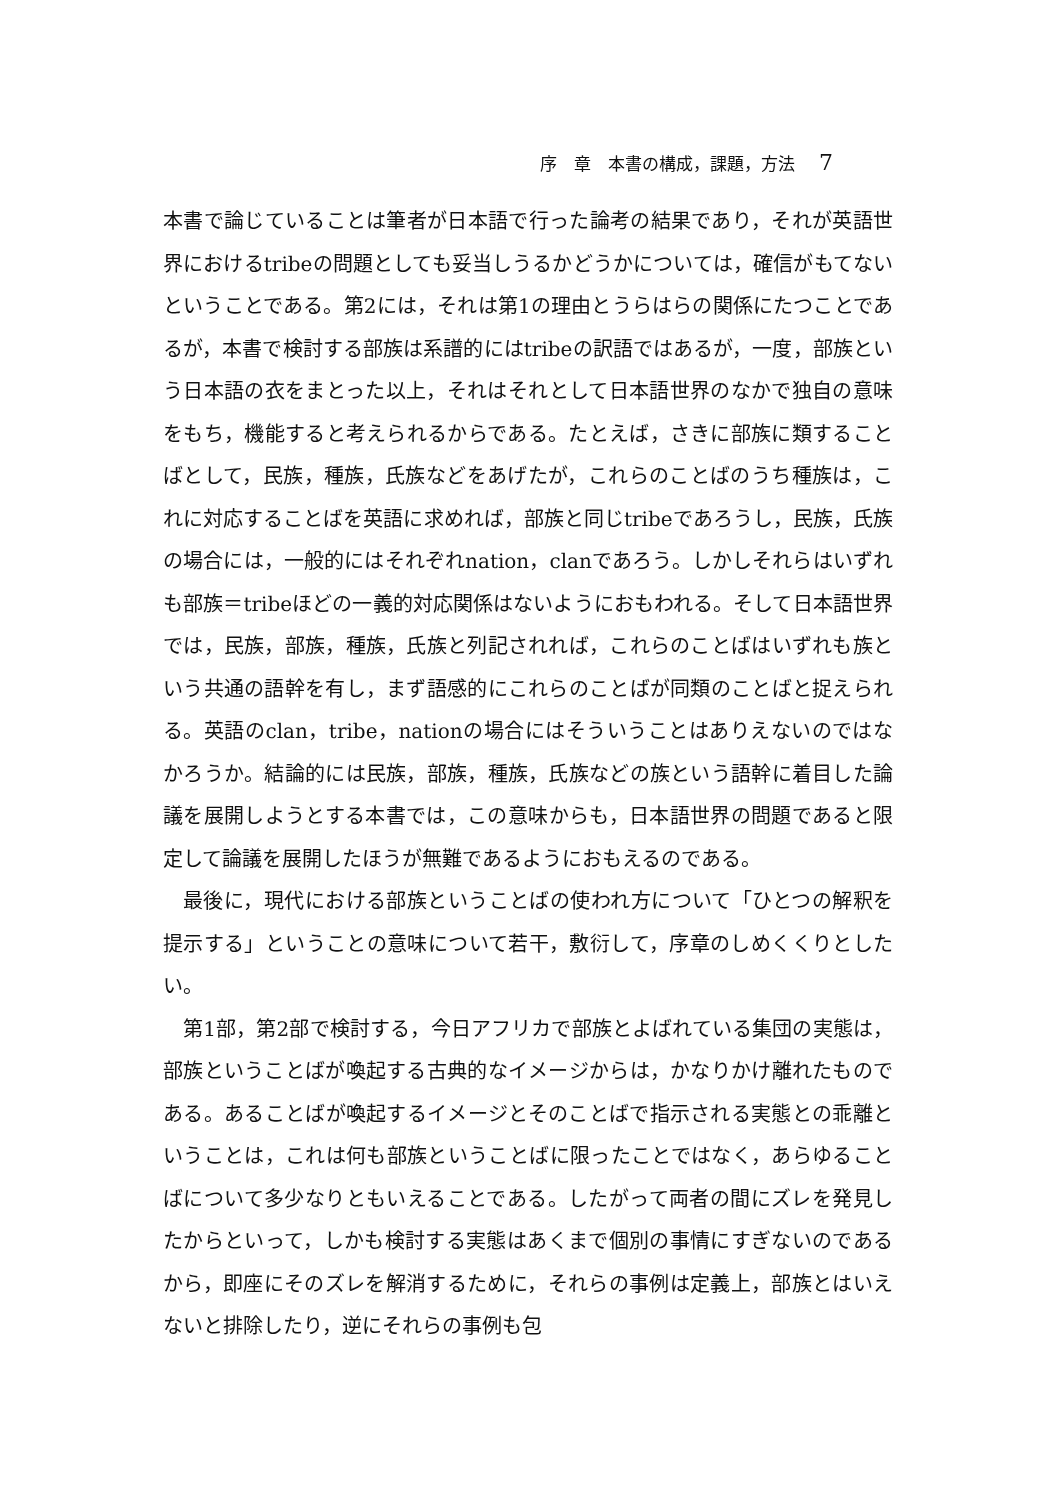序　章　本書の構成，課題，方法 7
本書で論じていることは筆者が日本語で行った論考の結果であり，それが英語世界におけるtribeの問題としても妥当しうるかどうかについては，確信がもてないということである。第2には，それは第1の理由とうらはらの関係にたつことであるが，本書で検討する部族は系譜的にはtribeの訳語ではあるが，一度，部族という日本語の衣をまとった以上，それはそれとして日本語世界のなかで独自の意味をもち，機能すると考えられるからである。たとえば，さきに部族に類することばとして，民族，種族，氏族などをあげたが，これらのことばのうち種族は，これに対応することばを英語に求めれば，部族と同じtribeであろうし，民族，氏族の場合には，一般的にはそれぞれnation，clanであろう。しかしそれらはいずれも部族＝tribeほどの一義的対応関係はないようにおもわれる。そして日本語世界では，民族，部族，種族，氏族と列記されれば，これらのことばはいずれも族という共通の語幹を有し，まず語感的にこれらのことばが同類のことばと捉えられる。英語のclan，tribe，nationの場合にはそういうことはありえないのではなかろうか。結論的には民族，部族，種族，氏族などの族という語幹に着目した論議を展開しようとする本書では，この意味からも，日本語世界の問題であると限定して論議を展開したほうが無難であるようにおもえるのである。
最後に，現代における部族ということばの使われ方について「ひとつの解釈を提示する」ということの意味について若干，敷衍して，序章のしめくくりとしたい。
第1部，第2部で検討する，今日アフリカで部族とよばれている集団の実態は，部族ということばが喚起する古典的なイメージからは，かなりかけ離れたものである。あることばが喚起するイメージとそのことばで指示される実態との乖離ということは，これは何も部族ということばに限ったことではなく，あらゆることばについて多少なりともいえることである。したがって両者の間にズレを発見したからといって，しかも検討する実態はあくまで個別の事情にすぎないのであるから，即座にそのズレを解消するために，それらの事例は定義上，部族とはいえないと排除したり，逆にそれらの事例も包